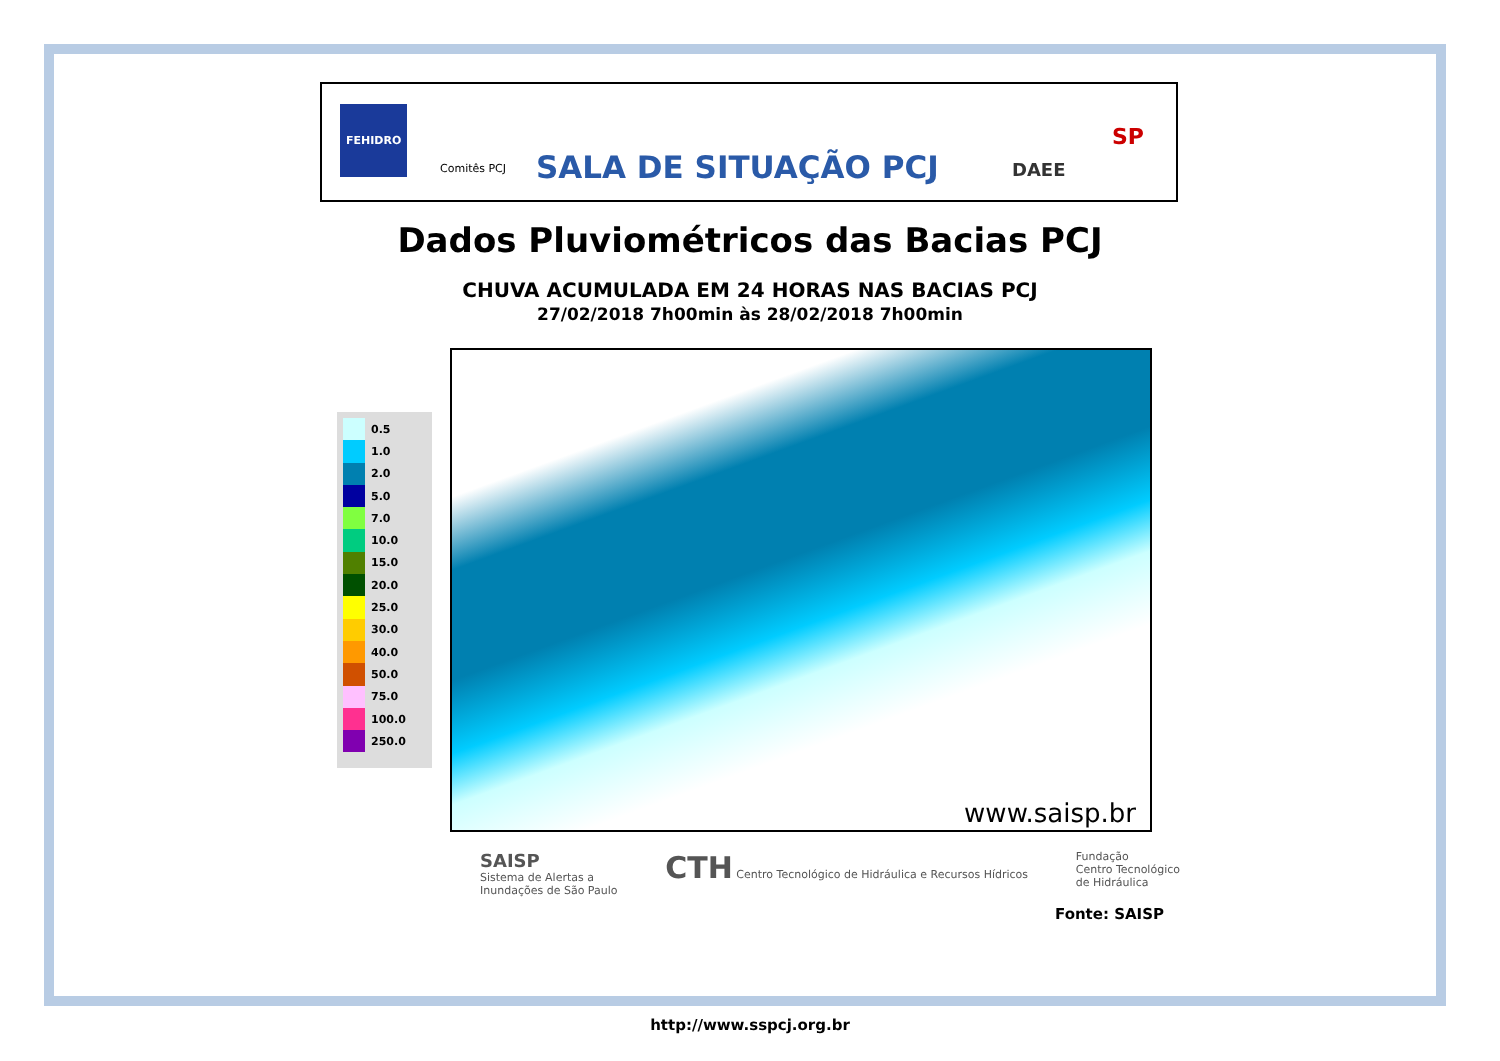FEHIDRO
Comitês PCJ
SALA DE SITUAÇÃO PCJ
DAEE
SP
Dados Pluviométricos das Bacias PCJ
CHUVA ACUMULADA EM 24 HORAS NAS BACIAS PCJ
27/02/2018 7h00min às 28/02/2018 7h00min
0.5
1.0
2.0
5.0
7.0
10.0
15.0
20.0
25.0
30.0
40.0
50.0
75.0
100.0
250.0
www.saisp.br
SAISP
Sistema de Alertas a
Inundações de São Paulo
CTH Centro Tecnológico de Hidráulica e Recursos Hídricos
Fundação
Centro Tecnológico
de Hidráulica
Fonte: SAISP
http://www.sspcj.org.br